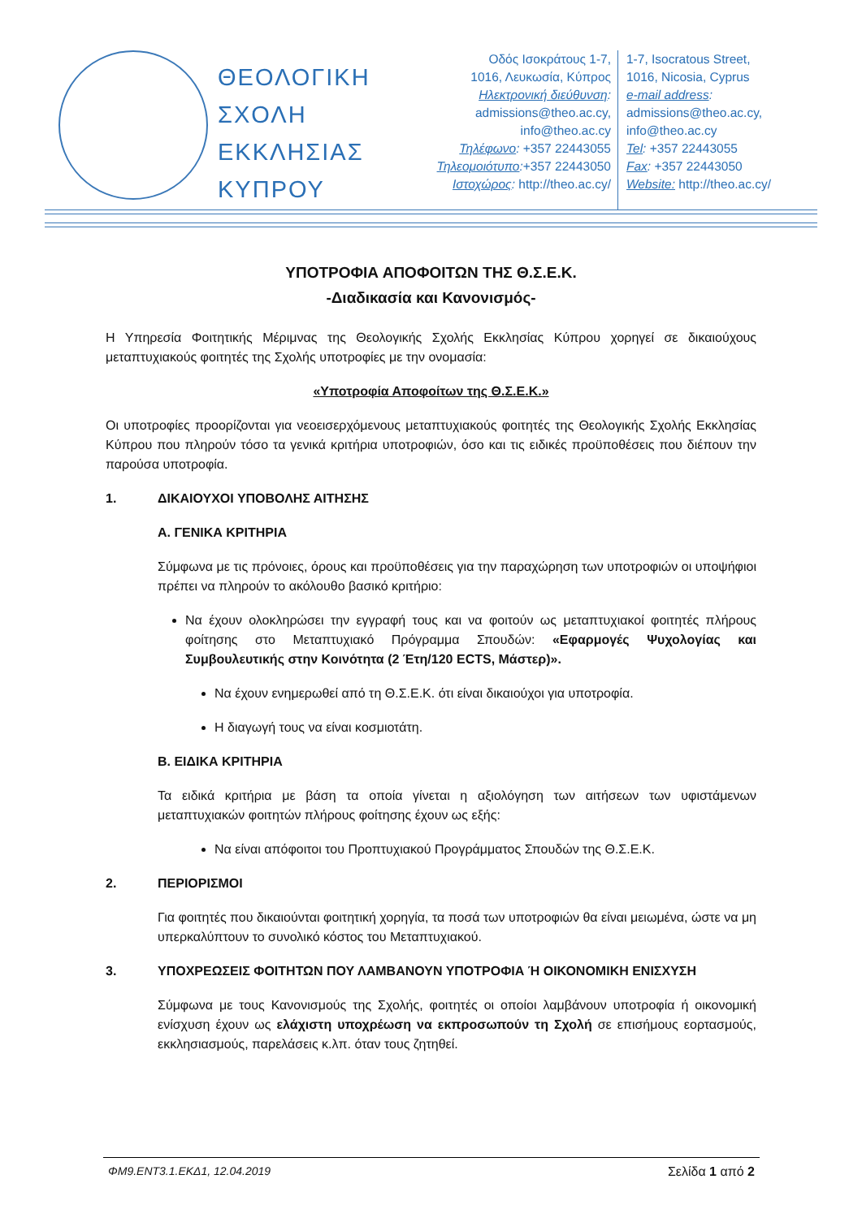ΘΕΟΛΟΓΙΚΗ ΣΧΟΛΗ ΕΚΚΛΗΣΙΑΣ ΚΥΠΡΟΥ
Οδός Ισοκράτους 1-7,
1016, Λευκωσία, Κύπρος
Ηλεκτρονική διεύθυνση:
admissions@theo.ac.cy,
info@theo.ac.cy
Τηλέφωνο: +357 22443055
Τηλεομοιότυπο:+357 22443050
Ιστοχώρος: http://theo.ac.cy/
1-7, Isocratous Street,
1016, Nicosia, Cyprus
e-mail address:
admissions@theo.ac.cy,
info@theo.ac.cy
Tel: +357 22443055
Fax: +357 22443050
Website: http://theo.ac.cy/
ΥΠΟΤΡΟΦΙΑ ΑΠΟΦΟΙΤΩΝ ΤΗΣ Θ.Σ.Ε.Κ.
-Διαδικασία και Κανονισμός-
Η Υπηρεσία Φοιτητικής Μέριμνας της Θεολογικής Σχολής Εκκλησίας Κύπρου χορηγεί σε δικαιούχους μεταπτυχιακούς φοιτητές της Σχολής υποτροφίες με την ονομασία:
«Υποτροφία Αποφοίτων της Θ.Σ.Ε.Κ.»
Οι υποτροφίες προορίζονται για νεοεισερχόμενους μεταπτυχιακούς φοιτητές της Θεολογικής Σχολής Εκκλησίας Κύπρου που πληρούν τόσο τα γενικά κριτήρια υποτροφιών, όσο και τις ειδικές προϋποθέσεις που διέπουν την παρούσα υποτροφία.
1. ΔΙΚΑΙΟΥΧΟΙ ΥΠΟΒΟΛΗΣ ΑΙΤΗΣΗΣ
Α. ΓΕΝΙΚΑ ΚΡΙΤΗΡΙΑ
Σύμφωνα με τις πρόνοιες, όρους και προϋποθέσεις για την παραχώρηση των υποτροφιών οι υποψήφιοι πρέπει να πληρούν το ακόλουθο βασικό κριτήριο:
Να έχουν ολοκληρώσει την εγγραφή τους και να φοιτούν ως μεταπτυχιακοί φοιτητές πλήρους φοίτησης στο Μεταπτυχιακό Πρόγραμμα Σπουδών: «Εφαρμογές Ψυχολογίας και Συμβουλευτικής στην Κοινότητα (2 Έτη/120 ECTS, Μάστερ)».
Να έχουν ενημερωθεί από τη Θ.Σ.Ε.Κ. ότι είναι δικαιούχοι για υποτροφία.
Η διαγωγή τους να είναι κοσμιοτάτη.
Β. ΕΙΔΙΚΑ ΚΡΙΤΗΡΙΑ
Τα ειδικά κριτήρια με βάση τα οποία γίνεται η αξιολόγηση των αιτήσεων των υφιστάμενων μεταπτυχιακών φοιτητών πλήρους φοίτησης έχουν ως εξής:
Να είναι απόφοιτοι του Προπτυχιακού Προγράμματος Σπουδών της Θ.Σ.Ε.Κ.
2. ΠΕΡΙΟΡΙΣΜΟΙ
Για φοιτητές που δικαιούνται φοιτητική χορηγία, τα ποσά των υποτροφιών θα είναι μειωμένα, ώστε να μη υπερκαλύπτουν το συνολικό κόστος του Μεταπτυχιακού.
3. ΥΠΟΧΡΕΩΣΕΙΣ ΦΟΙΤΗΤΩΝ ΠΟΥ ΛΑΜΒΑΝΟΥΝ ΥΠΟΤΡΟΦΙΑ Ή ΟΙΚΟΝΟΜΙΚΗ ΕΝΙΣΧΥΣΗ
Σύμφωνα με τους Κανονισμούς της Σχολής, φοιτητές οι οποίοι λαμβάνουν υποτροφία ή οικονομική ενίσχυση έχουν ως ελάχιστη υποχρέωση να εκπροσωπούν τη Σχολή σε επισήμους εορτασμούς, εκκλησιασμούς, παρελάσεις κ.λπ. όταν τους ζητηθεί.
ΦΜ9.ΕΝΤ3.1.ΕΚΔ1, 12.04.2019 Σελίδα 1 από 2